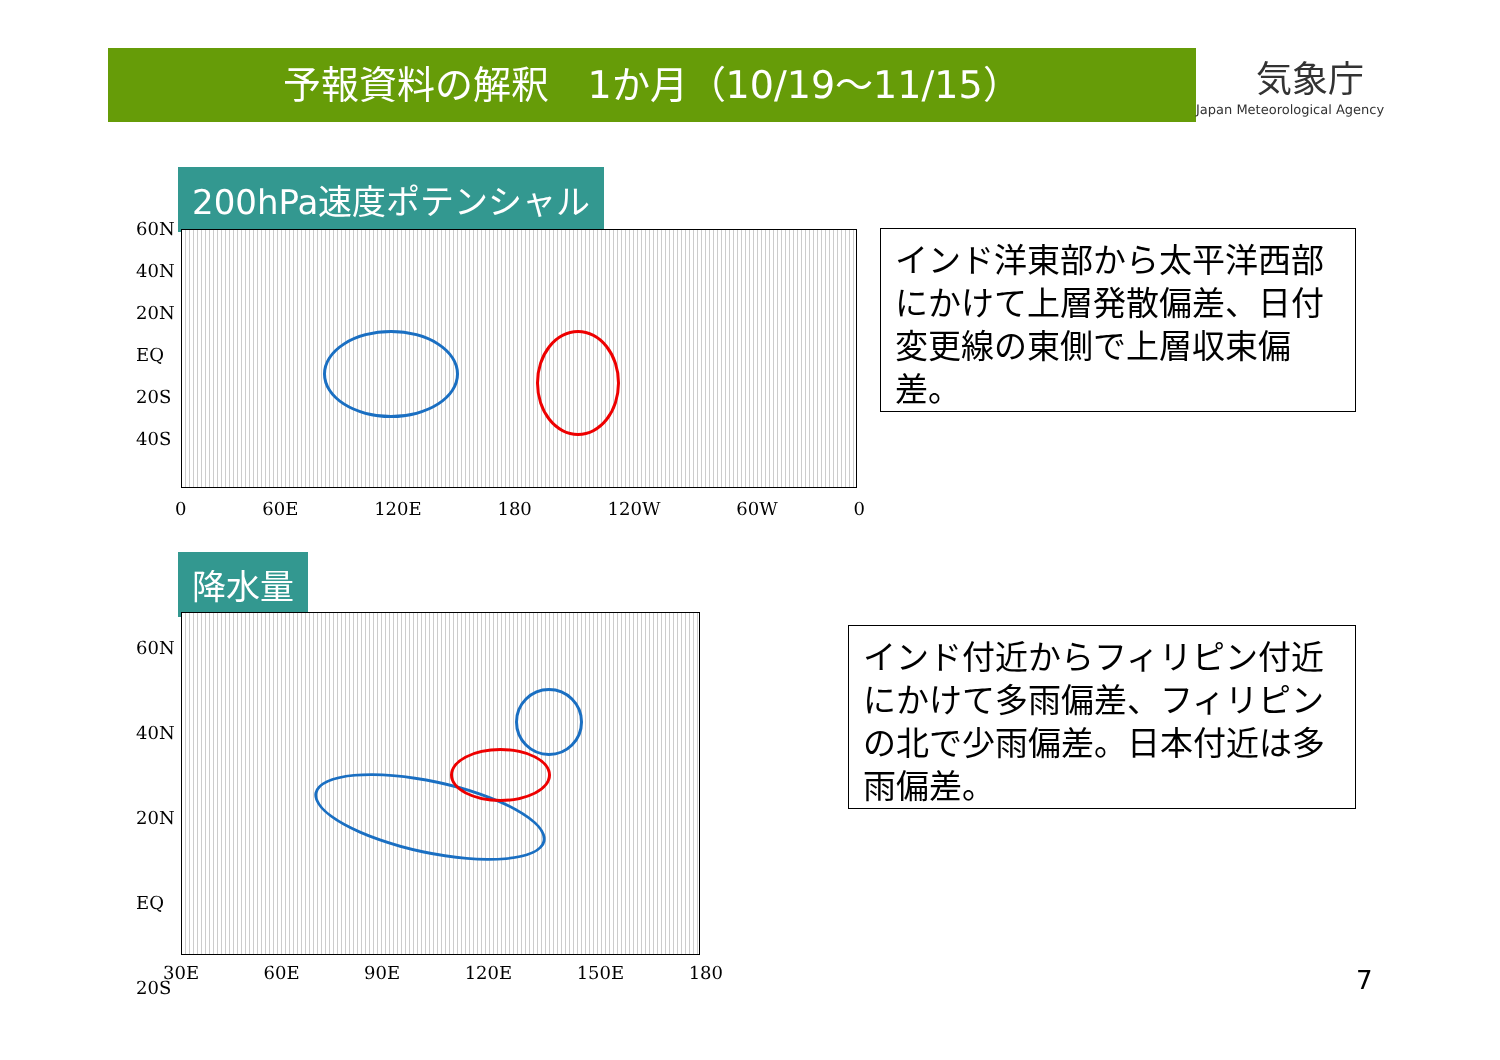予報資料の解釈　1か月（10/19～11/15）
気象庁
Japan Meteorological Agency
200hPa速度ポテンシャル
60N
40N
20N
EQ
20S
40S
0 60E 120E 180 120W 60W 0
インド洋東部から太平洋西部にかけて上層発散偏差、日付変更線の東側で上層収束偏差。
降水量
60N
40N
20N
EQ
20S
30E 60E 90E 120E 150E 180
インド付近からフィリピン付近にかけて多雨偏差、フィリピンの北で少雨偏差。日本付近は多雨偏差。
7